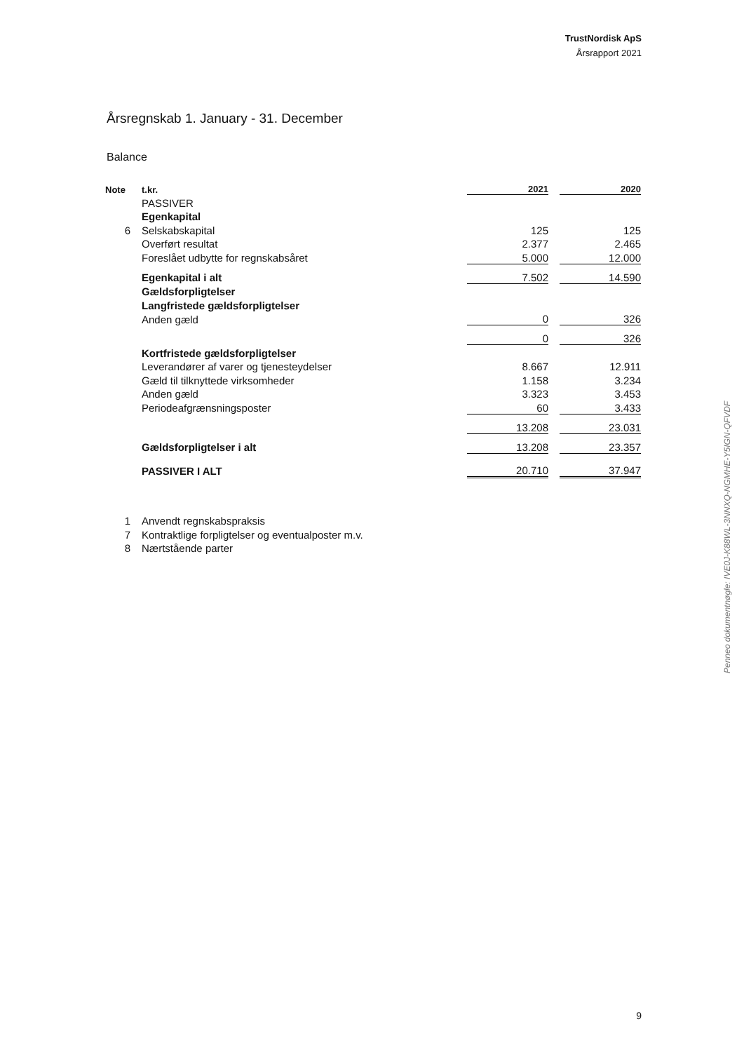TrustNordisk ApS
Årsrapport 2021
Årsregnskab 1. January - 31. December
Balance
| Note | t.kr. | 2021 | | 2020 |
| --- | --- | --- | --- | --- |
| | PASSIVER | | | |
| | Egenkapital | | | |
| 6 | Selskabskapital | 125 | | 125 |
| | Overført resultat | 2.377 | | 2.465 |
| | Foreslået udbytte for regnskabsåret | 5.000 | | 12.000 |
| | Egenkapital i alt | 7.502 | | 14.590 |
| | Gældsforpligtelser | | | |
| | Langfristede gældsforpligtelser | | | |
| | Anden gæld | 0 | | 326 |
| | | 0 | | 326 |
| | Kortfristede gældsforpligtelser | | | |
| | Leverandører af varer og tjenesteydelser | 8.667 | | 12.911 |
| | Gæld til tilknyttede virksomheder | 1.158 | | 3.234 |
| | Anden gæld | 3.323 | | 3.453 |
| | Periodeafgrænsningsposter | 60 | | 3.433 |
| | | 13.208 | | 23.031 |
| | Gældsforpligtelser i alt | 13.208 | | 23.357 |
| | PASSIVER I ALT | 20.710 | | 37.947 |
1 Anvendt regnskabspraksis
7 Kontraktlige forpligtelser og eventualposter m.v.
8 Nærtstående parter
Penneo dokumentnøgle: IVE0J-K88WL-3NNXQ-NGMHE-Y5IGN-QFVDF
9